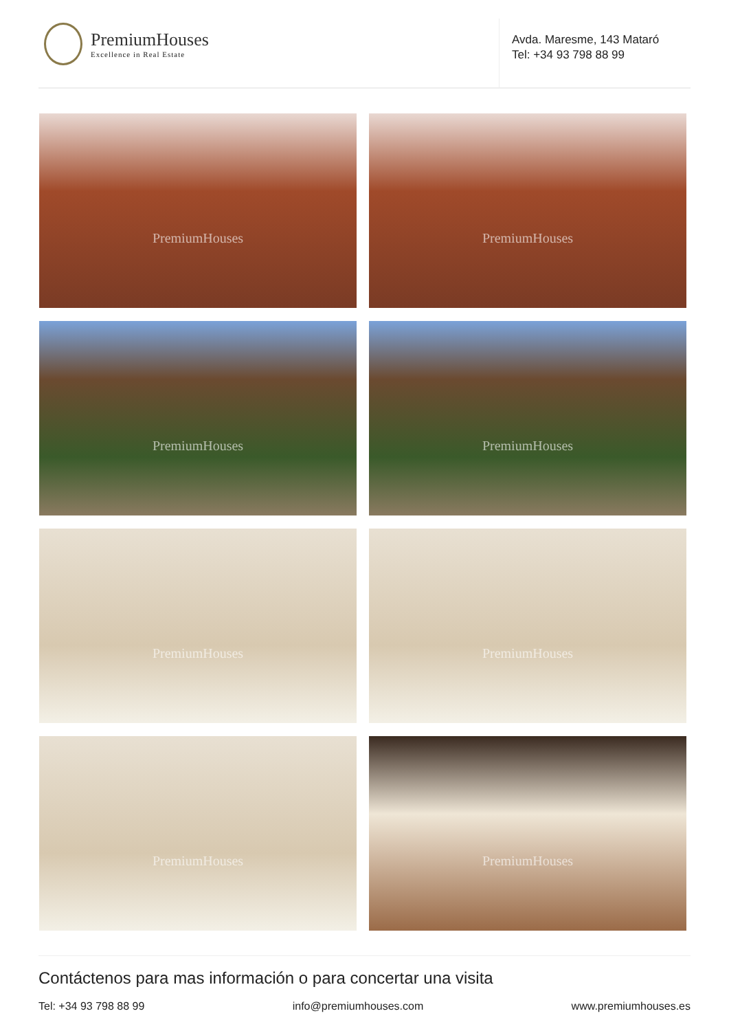PremiumHouses
Excellence in Real Estate
Avda. Maresme, 143 Mataró
Tel: +34 93 798 88 99
PremiumHouses
PremiumHouses
PremiumHouses
PremiumHouses
PremiumHouses
PremiumHouses
PremiumHouses
PremiumHouses
Contáctenos para mas información o para concertar una visita
Tel: +34 93 798 88 99 info@premiumhouses.com www.premiumhouses.es